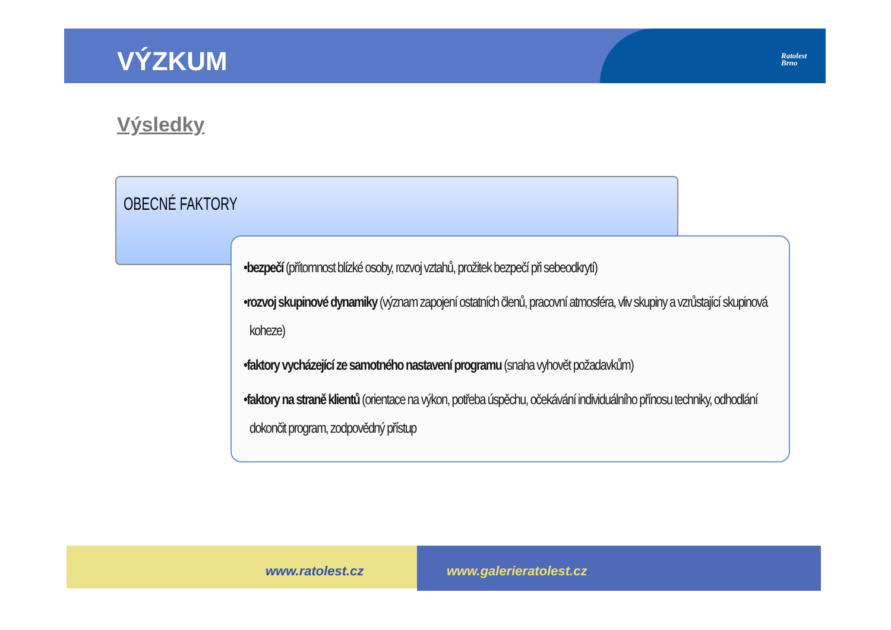VÝZKUM
Ratolest
Brno
Výsledky
OBECNÉ FAKTORY
•bezpečí (přítomnost blízké osoby, rozvoj vztahů, prožitek bezpečí při sebeodkrytí)
•rozvoj skupinové dynamiky (význam zapojení ostatních členů, pracovní atmosféra, vliv skupiny a vzrůstající skupinová koheze)
•faktory vycházející ze samotného nastavení programu (snaha vyhovět požadavkům)
•faktory na straně klientů (orientace na výkon, potřeba úspěchu, očekávání individuálního přínosu techniky, odhodlání dokončit program, zodpovědný přístup
www.ratolest.cz www.galerieratolest.cz